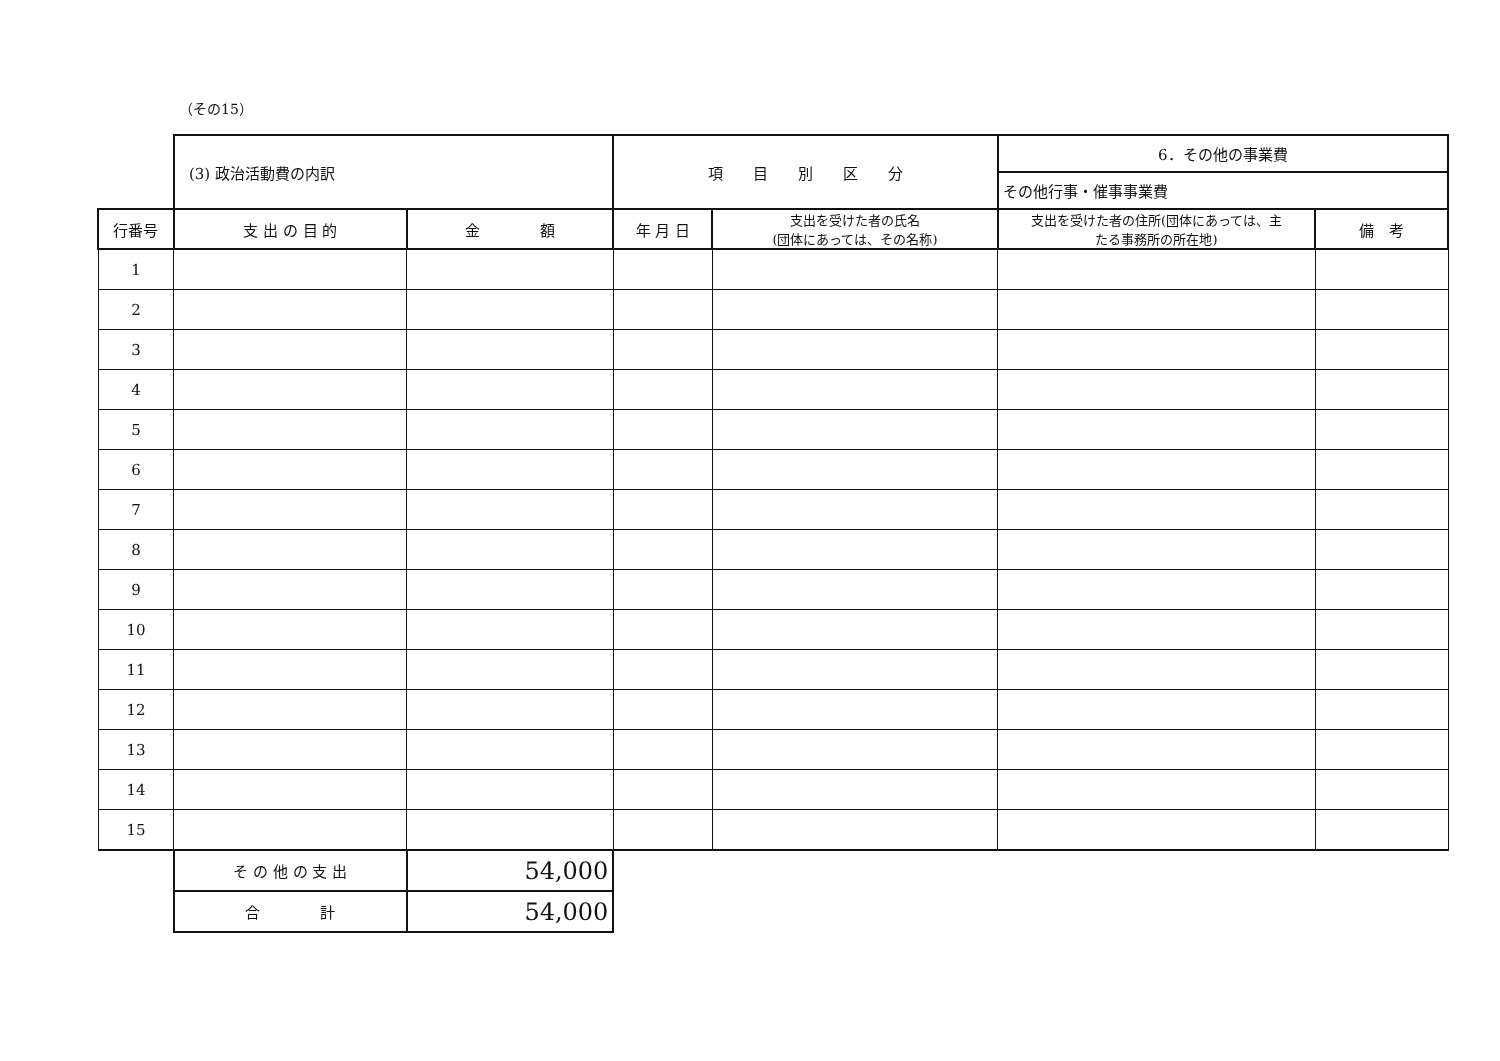（その15）
| | (3) 政治活動費の内訳 | | 項 目 別 区 分 | | 6．その他の事業費 | |
| | | | | | その他行事・催事事業費 | |
| 行番号 | 支 出 の 目 的 | 金 額 | 年 月 日 | 支出を受けた者の氏名 (団体にあっては、その名称) | 支出を受けた者の住所(団体にあっては、主 たる事務所の所在地) | 備 考 |
| 1 | | | | | | |
| 2 | | | | | | |
| 3 | | | | | | |
| 4 | | | | | | |
| 5 | | | | | | |
| 6 | | | | | | |
| 7 | | | | | | |
| 8 | | | | | | |
| 9 | | | | | | |
| 10 | | | | | | |
| 11 | | | | | | |
| 12 | | | | | | |
| 13 | | | | | | |
| 14 | | | | | | |
| 15 | | | | | | |
| | そ の 他 の 支 出 | 54,000 | | | | |
| | 合 計 | 54,000 | | | | |